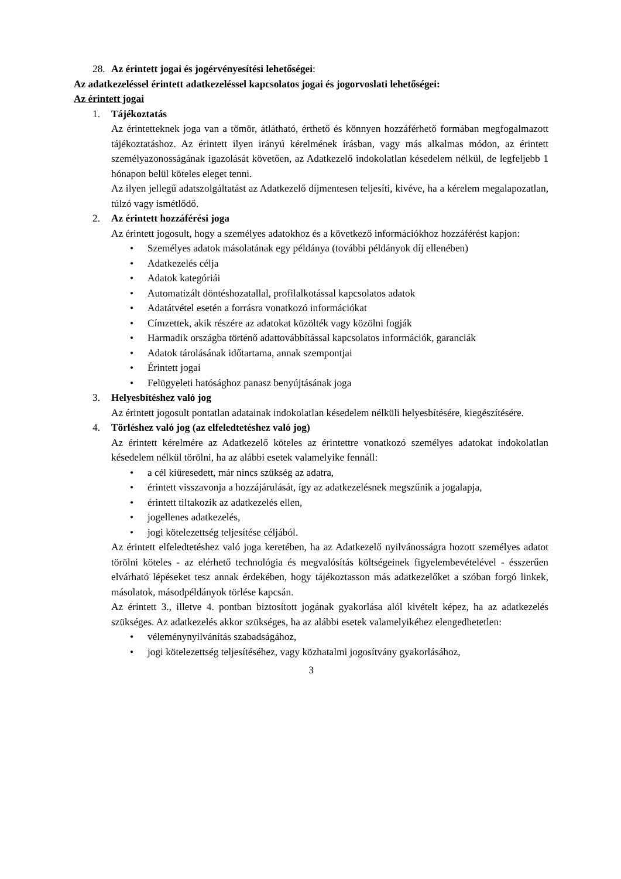28. Az érintett jogai és jogérvényesítési lehetőségei:
Az adatkezeléssel érintett adatkezeléssel kapcsolatos jogai és jogorvoslati lehetőségei:
Az érintett jogai
1. Tájékoztatás
Az érintetteknek joga van a tömör, átlátható, érthető és könnyen hozzáférhető formában megfogalmazott tájékoztatáshoz. Az érintett ilyen irányú kérelmének írásban, vagy más alkalmas módon, az érintett személyazonosságának igazolását követően, az Adatkezelő indokolatlan késedelem nélkül, de legfeljebb 1 hónapon belül köteles eleget tenni.
Az ilyen jellegű adatszolgáltatást az Adatkezelő díjmentesen teljesíti, kivéve, ha a kérelem megalapozatlan, túlzó vagy ismétlődő.
2. Az érintett hozzáférési joga
Az érintett jogosult, hogy a személyes adatokhoz és a következő információkhoz hozzáférést kapjon:
• Személyes adatok másolatának egy példánya (további példányok díj ellenében)
• Adatkezelés célja
• Adatok kategóriái
• Automatizált döntéshozatallal, profilalkotással kapcsolatos adatok
• Adatátvétel esetén a forrásra vonatkozó információkat
• Címzettek, akik részére az adatokat közölték vagy közölni fogják
• Harmadik országba történő adattovábbítással kapcsolatos információk, garanciák
• Adatok tárolásának időtartama, annak szempontjai
• Érintett jogai
• Felügyeleti hatósághoz panasz benyújtásának joga
3. Helyesbítéshez való jog
Az érintett jogosult pontatlan adatainak indokolatlan késedelem nélküli helyesbítésére, kiegészítésére.
4. Törléshez való jog (az elfeledtetéshez való jog)
Az érintett kérelmére az Adatkezelő köteles az érintettre vonatkozó személyes adatokat indokolatlan késedelem nélkül törölni, ha az alábbi esetek valamelyike fennáll:
• a cél kiüresedett, már nincs szükség az adatra,
• érintett visszavonja a hozzájárulását, így az adatkezelésnek megszűnik a jogalapja,
• érintett tiltakozik az adatkezelés ellen,
• jogellenes adatkezelés,
• jogi kötelezettség teljesítése céljából.
Az érintett elfeledtetéshez való joga keretében, ha az Adatkezelő nyilvánosságra hozott személyes adatot törölni köteles - az elérhető technológia és megvalósítás költségeinek figyelembevételével - ésszerűen elvárható lépéseket tesz annak érdekében, hogy tájékoztasson más adatkezelőket a szóban forgó linkek, másolatok, másodpéldányok törlése kapcsán.
Az érintett 3., illetve 4. pontban biztosított jogának gyakorlása alól kivételt képez, ha az adatkezelés szükséges. Az adatkezelés akkor szükséges, ha az alábbi esetek valamelyikéhez elengedhetetlen:
• véleménynyilvánítás szabadságához,
• jogi kötelezettség teljesítéséhez, vagy közhatalmi jogosítvány gyakorlásához,
3